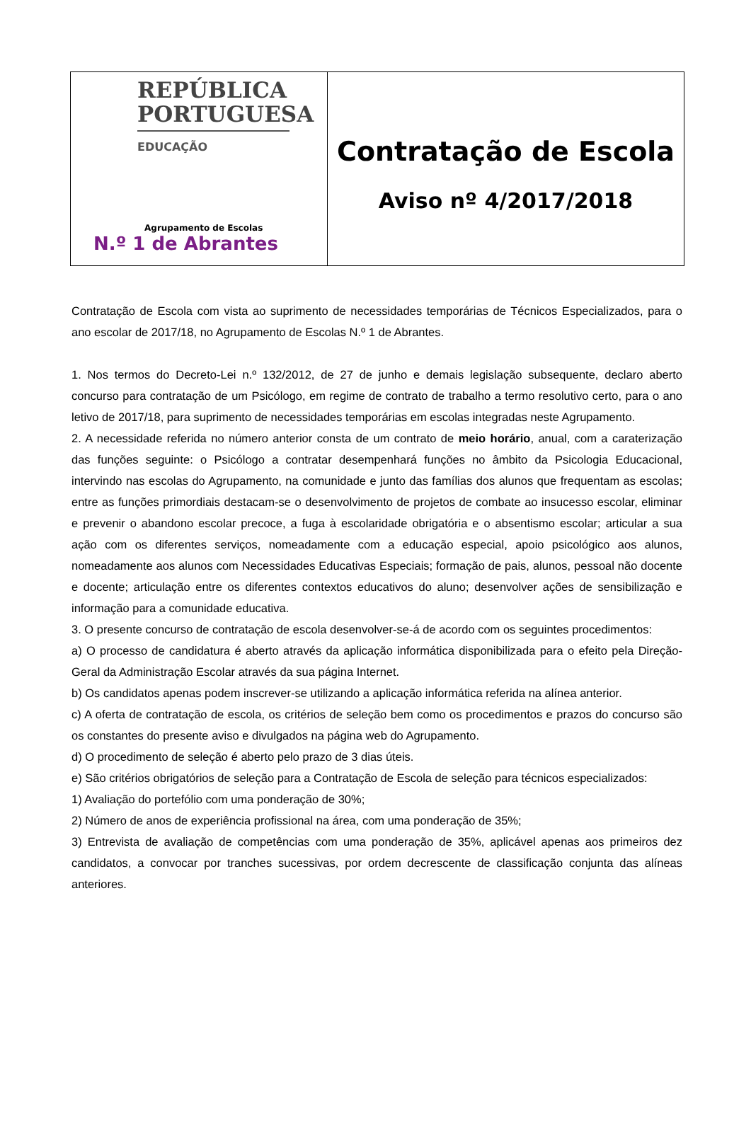REPÚBLICA PORTUGUESA
EDUCAÇÃO
Agrupamento de Escolas
N.º 1 de Abrantes
Contratação de Escola
Aviso nº 4/2017/2018
Contratação de Escola com vista ao suprimento de necessidades temporárias de Técnicos Especializados, para o ano escolar de 2017/18, no Agrupamento de Escolas N.º 1 de Abrantes.
1. Nos termos do Decreto-Lei n.º 132/2012, de 27 de junho e demais legislação subsequente, declaro aberto concurso para contratação de um Psicólogo, em regime de contrato de trabalho a termo resolutivo certo, para o ano letivo de 2017/18, para suprimento de necessidades temporárias em escolas integradas neste Agrupamento.
2. A necessidade referida no número anterior consta de um contrato de meio horário, anual, com a caraterização das funções seguinte: o Psicólogo a contratar desempenhará funções no âmbito da Psicologia Educacional, intervindo nas escolas do Agrupamento, na comunidade e junto das famílias dos alunos que frequentam as escolas; entre as funções primordiais destacam-se o desenvolvimento de projetos de combate ao insucesso escolar, eliminar e prevenir o abandono escolar precoce, a fuga à escolaridade obrigatória e o absentismo escolar; articular a sua ação com os diferentes serviços, nomeadamente com a educação especial, apoio psicológico aos alunos, nomeadamente aos alunos com Necessidades Educativas Especiais; formação de pais, alunos, pessoal não docente e docente; articulação entre os diferentes contextos educativos do aluno; desenvolver ações de sensibilização e informação para a comunidade educativa.
3. O presente concurso de contratação de escola desenvolver-se-á de acordo com os seguintes procedimentos:
a) O processo de candidatura é aberto através da aplicação informática disponibilizada para o efeito pela Direção-Geral da Administração Escolar através da sua página Internet.
b) Os candidatos apenas podem inscrever-se utilizando a aplicação informática referida na alínea anterior.
c) A oferta de contratação de escola, os critérios de seleção bem como os procedimentos e prazos do concurso são os constantes do presente aviso e divulgados na página web do Agrupamento.
d) O procedimento de seleção é aberto pelo prazo de 3 dias úteis.
e) São critérios obrigatórios de seleção para a Contratação de Escola de seleção para técnicos especializados:
1) Avaliação do portefólio com uma ponderação de 30%;
2) Número de anos de experiência profissional na área, com uma ponderação de 35%;
3) Entrevista de avaliação de competências com uma ponderação de 35%, aplicável apenas aos primeiros dez candidatos, a convocar por tranches sucessivas, por ordem decrescente de classificação conjunta das alíneas anteriores.